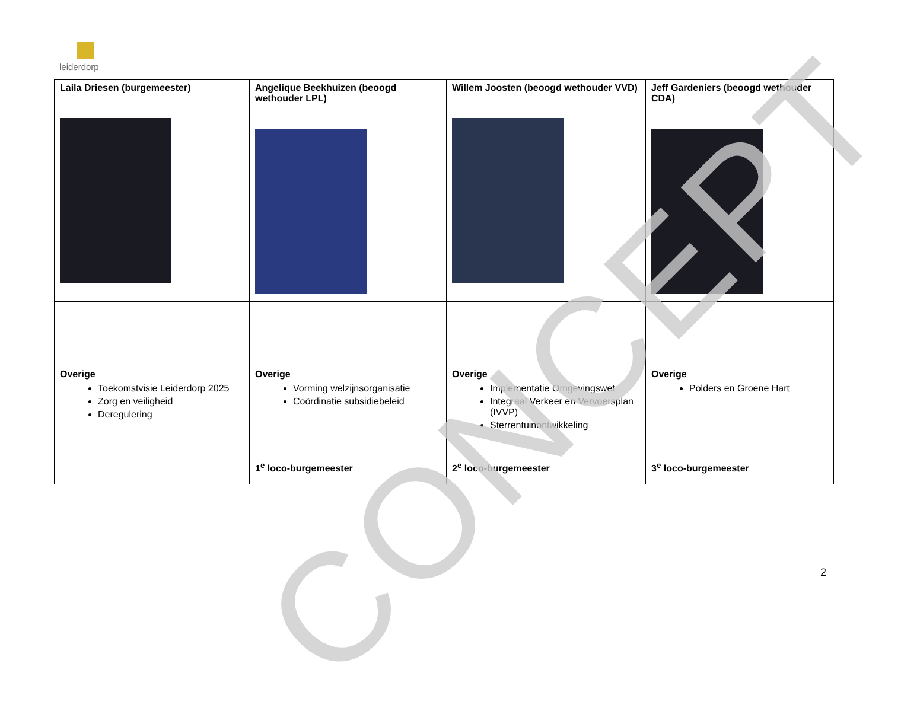leiderdorp
| Laila Driesen (burgemeester) | Angelique Beekhuizen (beoogd wethouder LPL) | Willem Joosten (beoogd wethouder VVD) | Jeff Gardeniers (beoogd wethouder CDA) |
| Overige Toekomstvisie Leiderdorp 2025 Zorg en veiligheid Deregulering | Overige Vorming welzijnsorganisatie Coördinatie subsidiebeleid | Overige Implementatie Omgevingswet Integraal Verkeer en Vervoersplan (IVVP) Sterrentuinontwikkeling | Overige Polders en Groene Hart |
| | 1<sup>e</sup> loco-burgemeester | 2<sup>e</sup> loco-burgemeester | 3<sup>e</sup> loco-burgemeester |
CONCEPT
2